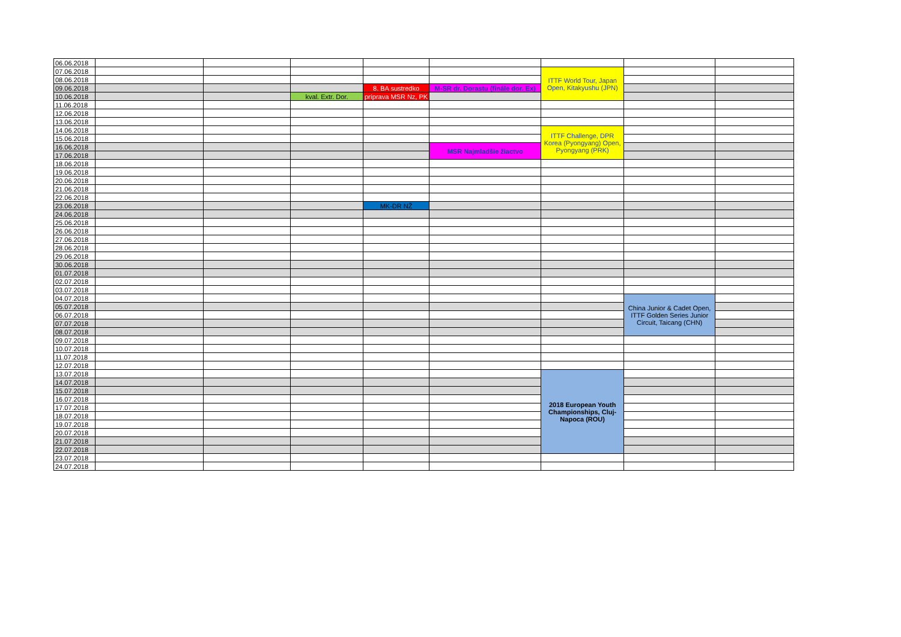| 06.06.2018 | | | | | | | | |
| 07.06.2018 | | | | | | ITTF World Tour, Japan Open, Kitakyushu (JPN) | | |
| 08.06.2018 | | | | | | | | |
| 09.06.2018 | | | | 8. BA sustredko | M-SR dr. Dorastu (finále dor. Ex) | | | |
| 10.06.2018 | | | kval. Extr. Dor. | príprava MSR Nz, PK | | | | |
| 11.06.2018 | | | | | | | | |
| 12.06.2018 | | | | | | | | |
| 13.06.2018 | | | | | | | | |
| 14.06.2018 | | | | | | ITTF Challenge, DPR Korea (Pyongyang) Open, Pyongyang (PRK) | | |
| 15.06.2018 | | | | | | | | |
| 16.06.2018 | | | | | MSR Najmladšie žiactvo | | | |
| 17.06.2018 | | | | | | | | |
| 18.06.2018 | | | | | | | | |
| 19.06.2018 | | | | | | | | |
| 20.06.2018 | | | | | | | | |
| 21.06.2018 | | | | | | | | |
| 22.06.2018 | | | | | | | | |
| 23.06.2018 | | | | MK-DR NŽ | | | | |
| 24.06.2018 | | | | | | | | |
| 25.06.2018 | | | | | | | | |
| 26.06.2018 | | | | | | | | |
| 27.06.2018 | | | | | | | | |
| 28.06.2018 | | | | | | | | |
| 29.06.2018 | | | | | | | | |
| 30.06.2018 | | | | | | | | |
| 01.07.2018 | | | | | | | | |
| 02.07.2018 | | | | | | | | |
| 03.07.2018 | | | | | | | | |
| 04.07.2018 | | | | | | | China Junior & Cadet Open, ITTF Golden Series Junior Circuit, Taicang (CHN) | |
| 05.07.2018 | | | | | | | | |
| 06.07.2018 | | | | | | | | |
| 07.07.2018 | | | | | | | | |
| 08.07.2018 | | | | | | | | |
| 09.07.2018 | | | | | | | | |
| 10.07.2018 | | | | | | | | |
| 11.07.2018 | | | | | | | | |
| 12.07.2018 | | | | | | | | |
| 13.07.2018 | | | | | | 2018 European Youth Championships, Cluj-Napoca (ROU) | | |
| 14.07.2018 | | | | | | | | |
| 15.07.2018 | | | | | | | | |
| 16.07.2018 | | | | | | | | |
| 17.07.2018 | | | | | | | | |
| 18.07.2018 | | | | | | | | |
| 19.07.2018 | | | | | | | | |
| 20.07.2018 | | | | | | | | |
| 21.07.2018 | | | | | | | | |
| 22.07.2018 | | | | | | | | |
| 23.07.2018 | | | | | | | | |
| 24.07.2018 | | | | | | | | |